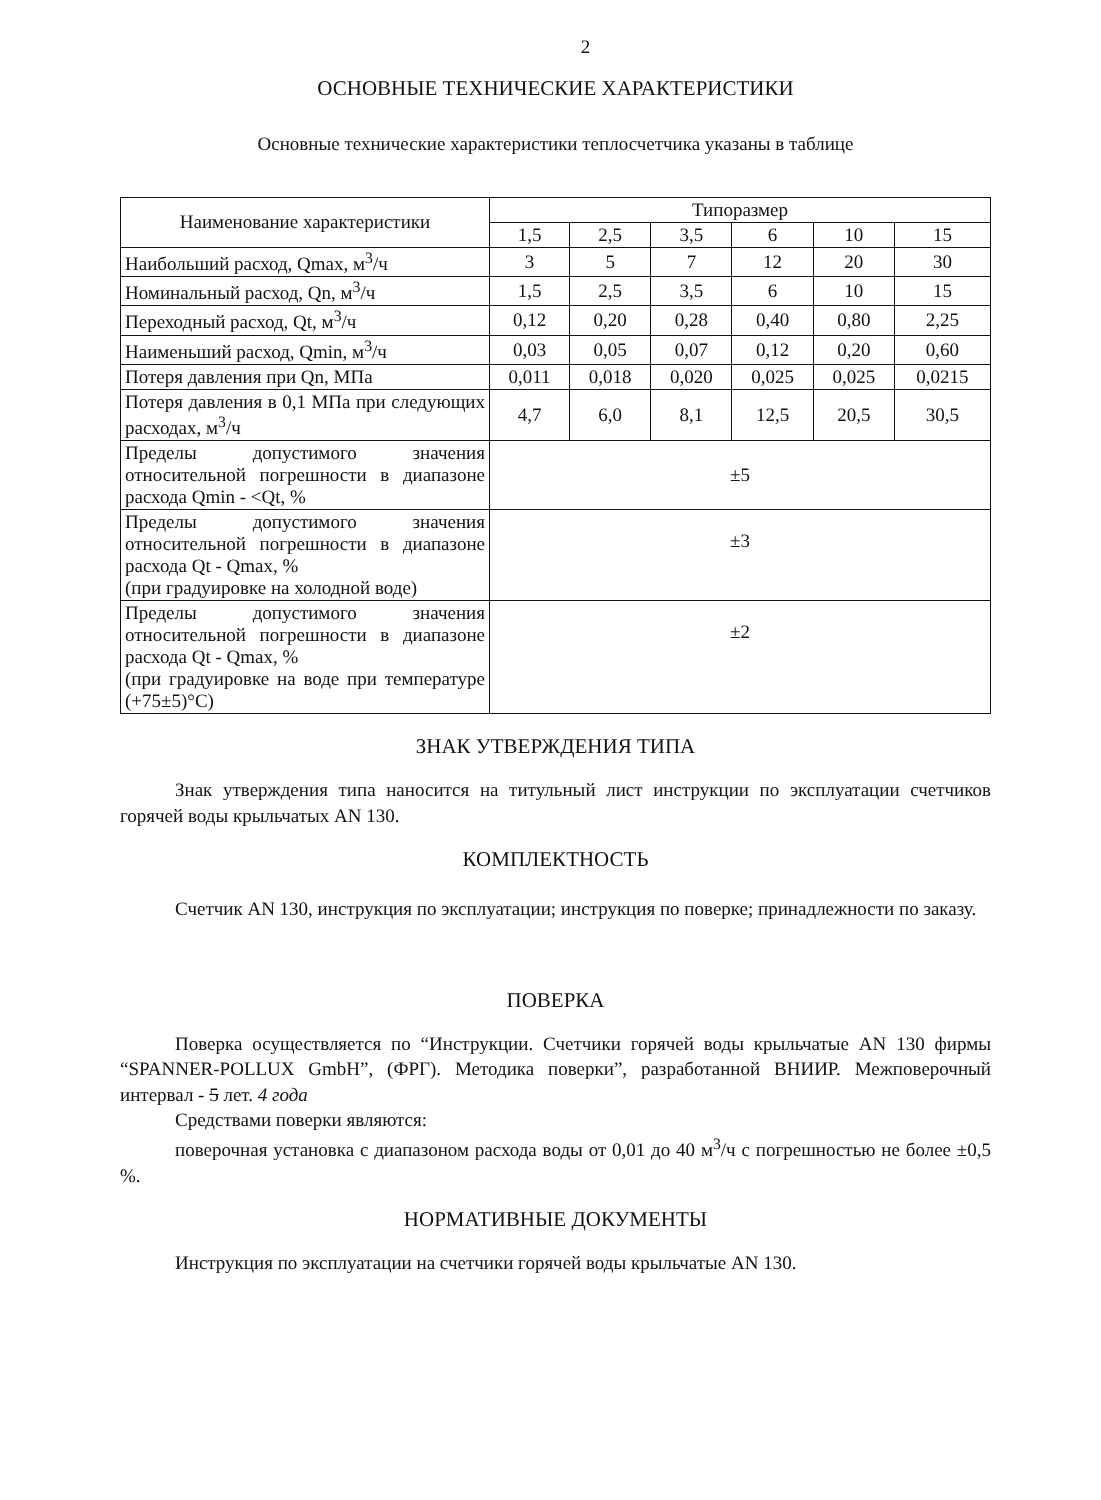2
ОСНОВНЫЕ ТЕХНИЧЕСКИЕ ХАРАКТЕРИСТИКИ
Основные технические характеристики теплосчетчика указаны в таблице
| Наименование характеристики | Типоразмер | | | | | |
| --- | --- | --- | --- | --- | --- | --- |
| | 1,5 | 2,5 | 3,5 | 6 | 10 | 15 |
| Наибольший расход, Qmax, м<sup>3</sup>/ч | 3 | 5 | 7 | 12 | 20 | 30 |
| Номинальный расход, Qn, м<sup>3</sup>/ч | 1,5 | 2,5 | 3,5 | 6 | 10 | 15 |
| Переходный расход, Qt, м<sup>3</sup>/ч | 0,12 | 0,20 | 0,28 | 0,40 | 0,80 | 2,25 |
| Наименьший расход, Qmin, м<sup>3</sup>/ч | 0,03 | 0,05 | 0,07 | 0,12 | 0,20 | 0,60 |
| Потеря давления при Qn, МПа | 0,011 | 0,018 | 0,020 | 0,025 | 0,025 | 0,0215 |
| Потеря давления в 0,1 МПа при следующих расходах, м<sup>3</sup>/ч | 4,7 | 6,0 | 8,1 | 12,5 | 20,5 | 30,5 |
| Пределы допустимого значения относительной погрешности в диапазоне расхода Qmin - <Qt, % | ±5 | | | | | |
| Пределы допустимого значения относительной погрешности в диапазоне расхода Qt - Qmax, % (при градуировке на холодной воде) | ±3 | | | | | |
| Пределы допустимого значения относительной погрешности в диапазоне расхода Qt - Qmax, % (при градуировке на воде при температуре (+75±5)°С) | ±2 | | | | | |
ЗНАК УТВЕРЖДЕНИЯ ТИПА
Знак утверждения типа наносится на титульный лист инструкции по эксплуатации счетчиков горячей воды крыльчатых AN 130.
КОМПЛЕКТНОСТЬ
Счетчик AN 130, инструкция по эксплуатации; инструкция по поверке; принадлежности по заказу.
ПОВЕРКА
Поверка осуществляется по “Инструкции. Счетчики горячей воды крыльчатые AN 130 фирмы “SPANNER-POLLUX GmbH”, (ФРГ). Методика поверки”, разработанной ВНИИР. Межповерочный интервал - 5 лет. 4 года
Средствами поверки являются:
поверочная установка с диапазоном расхода воды от 0,01 до 40 м<sup>3</sup>/ч с погрешностью не более ±0,5 %.
НОРМАТИВНЫЕ ДОКУМЕНТЫ
Инструкция по эксплуатации на счетчики горячей воды крыльчатые AN 130.